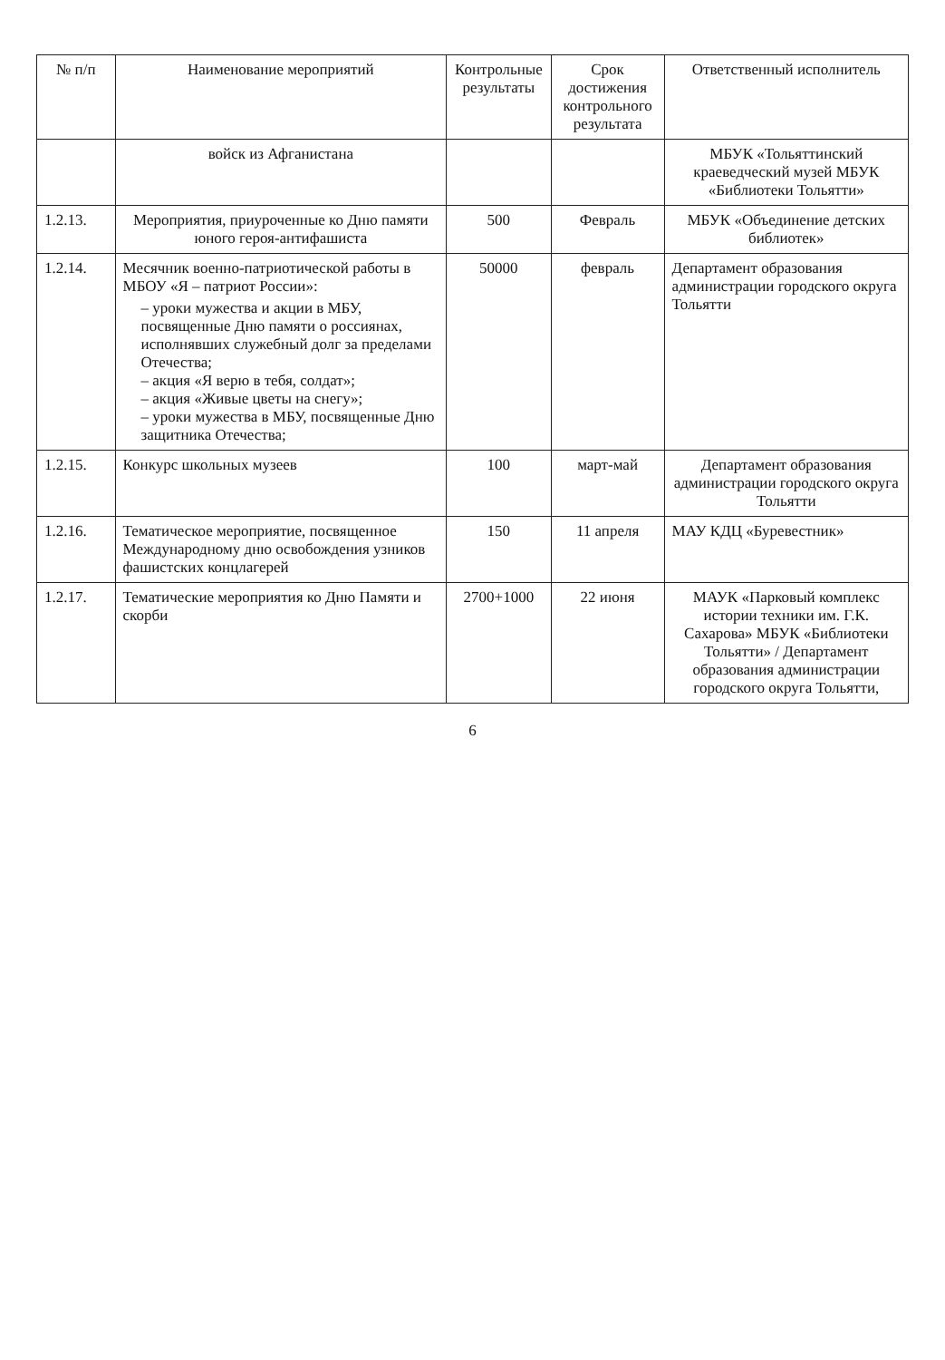| № п/п | Наименование мероприятий | Контрольные результаты | Срок достижения контрольного результата | Ответственный исполнитель |
| --- | --- | --- | --- | --- |
| | войск из Афганистана | | | МБУК «Тольяттинский краеведческий музей МБУК «Библиотеки Тольятти» |
| 1.2.13. | Мероприятия, приуроченные ко Дню памяти юного героя-антифашиста | 500 | Февраль | МБУК «Объединение детских библиотек» |
| 1.2.14. | Месячник военно-патриотической работы в МБОУ «Я – патриот России»: – уроки мужества и акции в МБУ, посвященные Дню памяти о россиянах, исполнявших служебный долг за пределами Отечества; – акция «Я верю в тебя, солдат»; – акция «Живые цветы на снегу»; – уроки мужества в МБУ, посвященные Дню защитника Отечества; | 50000 | февраль | Департамент образования администрации городского округа Тольятти |
| 1.2.15. | Конкурс школьных музеев | 100 | март-май | Департамент образования администрации городского округа Тольятти |
| 1.2.16. | Тематическое мероприятие, посвященное Международному дню освобождения узников фашистских концлагерей | 150 | 11 апреля | МАУ КДЦ «Буревестник» |
| 1.2.17. | Тематические мероприятия ко Дню Памяти и скорби | 2700+1000 | 22 июня | МАУК «Парковый комплекс истории техники им. Г.К. Сахарова» МБУК «Библиотеки Тольятти» / Департамент образования администрации городского округа Тольятти, |
6